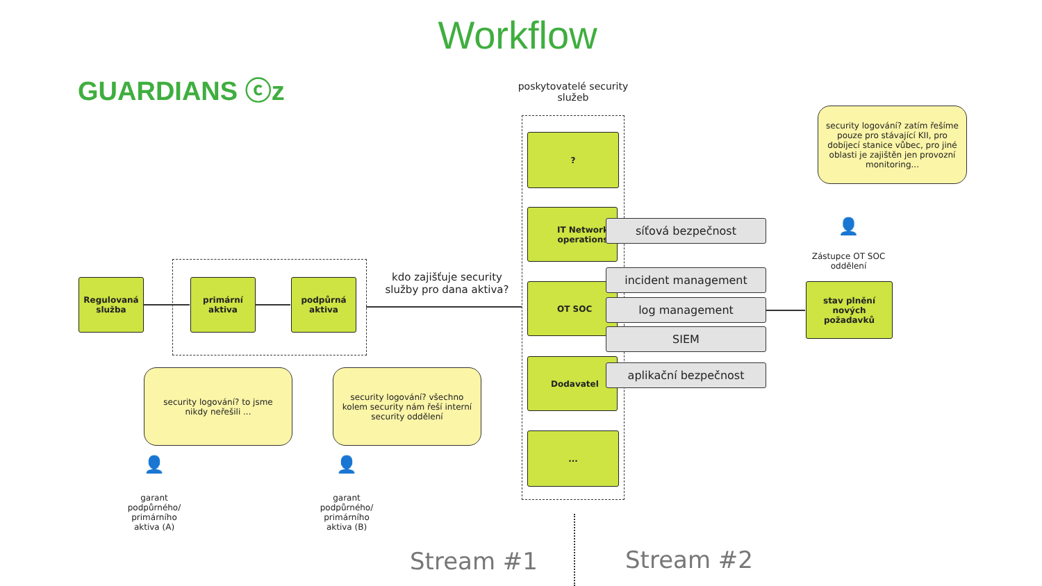Workflow
GUARDIANS ⓒz
poskytovatelé security služeb
Regulovaná služba
primární aktiva
podpůrná aktiva
kdo zajišťuje security služby pro dana aktiva?
?
IT Network operations
OT SOC
Dodavatel
...
síťová bezpečnost
incident management
log management
SIEM
aplikační bezpečnost
stav plnění nových požadavků
security logování? zatím řešíme pouze pro stávající KII, pro dobíjecí stanice vůbec, pro jiné oblasti je zajištěn jen provozní monitoring...
👤
Zástupce OT SOC oddělení
security logování? to jsme nikdy neřešili ...
security logování? všechno kolem security nám řeší interní security oddělení
👤
garant podpůrného/ primárního aktiva (A)
👤
garant podpůrného/ primárního aktiva (B)
Stream #1 Stream #2